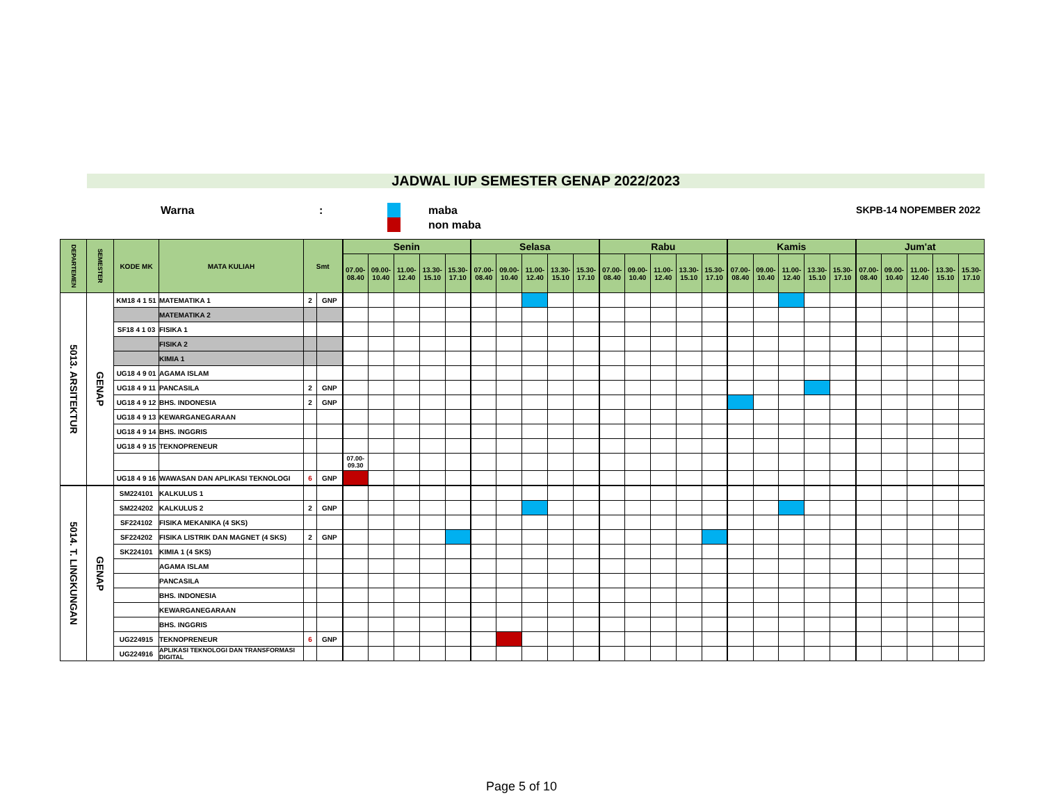JADWAL IUP SEMESTER GENAP 2022/2023
Warna: maba
non maba
SKPB-14 NOPEMBER 2022
| DEPARTEMEN | SEMESTER | KODE MK | MATA KULIAH | Smt | | Senin | | | | | Selasa | | | | | Rabu | | | | | Kamis | | | | | Jum'at | | | | |
| --- | --- | --- | --- | --- | --- | --- | --- | --- | --- | --- | --- | --- | --- | --- | --- | --- | --- | --- | --- | --- | --- | --- | --- | --- | --- | --- | --- | --- | --- | --- |
| | | | | | | 07.00- 08.40 | 09.00- 10.40 | 11.00- 12.40 | 13.30- 15.10 | 15.30- 17.10 | 07.00- 08.40 | 09.00- 10.40 | 11.00- 12.40 | 13.30- 15.10 | 15.30- 17.10 | 07.00- 08.40 | 09.00- 10.40 | 11.00- 12.40 | 13.30- 15.10 | 15.30- 17.10 | 07.00- 08.40 | 09.00- 10.40 | 11.00- 12.40 | 13.30- 15.10 | 15.30- 17.10 | 07.00- 08.40 | 09.00- 10.40 | 11.00- 12.40 | 13.30- 15.10 | 15.30- 17.10 |
| 5013. ARSITEKTUR | GENAP | KM18 4 1 51 | MATEMATIKA 1 | 2 | GNP | | | | | | | | | | | | | | | | | | | | | | | | | |
| | | | MATEMATIKA 2 | | | | | | | | | | | | | | | | | | | | | | | | | | | |
| | | SF18 4 1 03 | FISIKA 1 | | | | | | | | | | | | | | | | | | | | | | | | | | | |
| | | | FISIKA 2 | | | | | | | | | | | | | | | | | | | | | | | | | | | |
| | | | KIMIA 1 | | | | | | | | | | | | | | | | | | | | | | | | | | | |
| | | UG18 4 9 01 | AGAMA ISLAM | | | | | | | | | | | | | | | | | | | | | | | | | | | |
| | | UG18 4 9 11 | PANCASILA | 2 | GNP | | | | | | | | | | | | | | | | | | | | | | | | | |
| | | UG18 4 9 12 | BHS. INDONESIA | 2 | GNP | | | | | | | | | | | | | | | | | | | | | | | | | |
| | | UG18 4 9 13 | KEWARGANEGARAAN | | | | | | | | | | | | | | | | | | | | | | | | | | | |
| | | UG18 4 9 14 | BHS. INGGRIS | | | | | | | | | | | | | | | | | | | | | | | | | | | |
| | | UG18 4 9 15 | TEKNOPRENEUR | | | | | | | | | | | | | | | | | | | | | | | | | | | |
| | | | | | | 07.00- 09.30 | | | | | | | | | | | | | | | | | | | | | | | | |
| | | UG18 4 9 16 | WAWASAN DAN APLIKASI TEKNOLOGI | 6 | GNP | | | | | | | | | | | | | | | | | | | | | | | | | |
| 5014. T. LINGKUNGAN | GENAP | SM224101 | KALKULUS 1 | | | | | | | | | | | | | | | | | | | | | | | | | | | |
| | | SM224202 | KALKULUS 2 | 2 | GNP | | | | | | | | | | | | | | | | | | | | | | | | | |
| | | SF224102 | FISIKA MEKANIKA (4 SKS) | | | | | | | | | | | | | | | | | | | | | | | | | | | |
| | | SF224202 | FISIKA LISTRIK DAN MAGNET (4 SKS) | 2 | GNP | | | | | | | | | | | | | | | | | | | | | | | | | |
| | | SK224101 | KIMIA 1 (4 SKS) | | | | | | | | | | | | | | | | | | | | | | | | | | | |
| | | | AGAMA ISLAM | | | | | | | | | | | | | | | | | | | | | | | | | | | |
| | | | PANCASILA | | | | | | | | | | | | | | | | | | | | | | | | | | | |
| | | | BHS. INDONESIA | | | | | | | | | | | | | | | | | | | | | | | | | | | |
| | | | KEWARGANEGARAAN | | | | | | | | | | | | | | | | | | | | | | | | | | | |
| | | | BHS. INGGRIS | | | | | | | | | | | | | | | | | | | | | | | | | | | |
| | | UG224915 | TEKNOPRENEUR | 6 | GNP | | | | | | | | | | | | | | | | | | | | | | | | | |
| | | UG224916 | APLIKASI TEKNOLOGI DAN TRANSFORMASI DIGITAL | | | | | | | | | | | | | | | | | | | | | | | | | | | |
Page 5 of 10